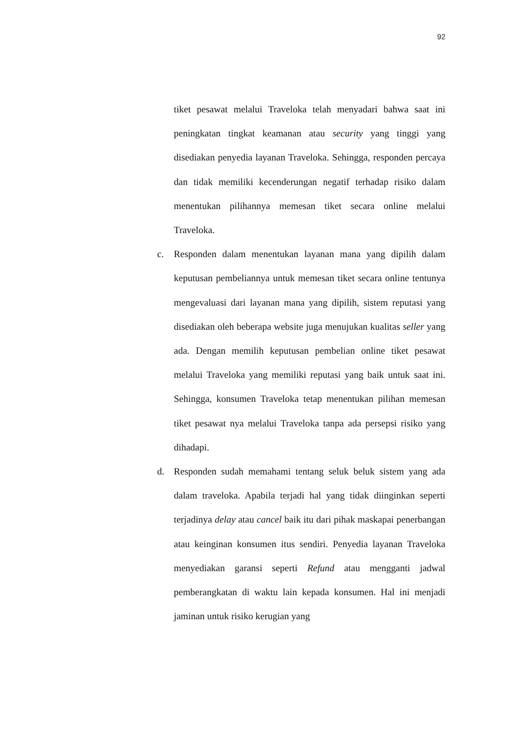92
tiket pesawat melalui Traveloka telah menyadari bahwa saat ini peningkatan tingkat keamanan atau security yang tinggi yang disediakan penyedia layanan Traveloka. Sehingga, responden percaya dan tidak memiliki kecenderungan negatif terhadap risiko dalam menentukan pilihannya memesan tiket secara online melalui Traveloka.
c. Responden dalam menentukan layanan mana yang dipilih dalam keputusan pembeliannya untuk memesan tiket secara online tentunya mengevaluasi dari layanan mana yang dipilih, sistem reputasi yang disediakan oleh beberapa website juga menujukan kualitas seller yang ada. Dengan memilih keputusan pembelian online tiket pesawat melalui Traveloka yang memiliki reputasi yang baik untuk saat ini. Sehingga, konsumen Traveloka tetap menentukan pilihan memesan tiket pesawat nya melalui Traveloka tanpa ada persepsi risiko yang dihadapi.
d. Responden sudah memahami tentang seluk beluk sistem yang ada dalam traveloka. Apabila terjadi hal yang tidak diinginkan seperti terjadinya delay atau cancel baik itu dari pihak maskapai penerbangan atau keinginan konsumen itus sendiri. Penyedia layanan Traveloka menyediakan garansi seperti Refund atau mengganti jadwal pemberangkatan di waktu lain kepada konsumen. Hal ini menjadi jaminan untuk risiko kerugian yang